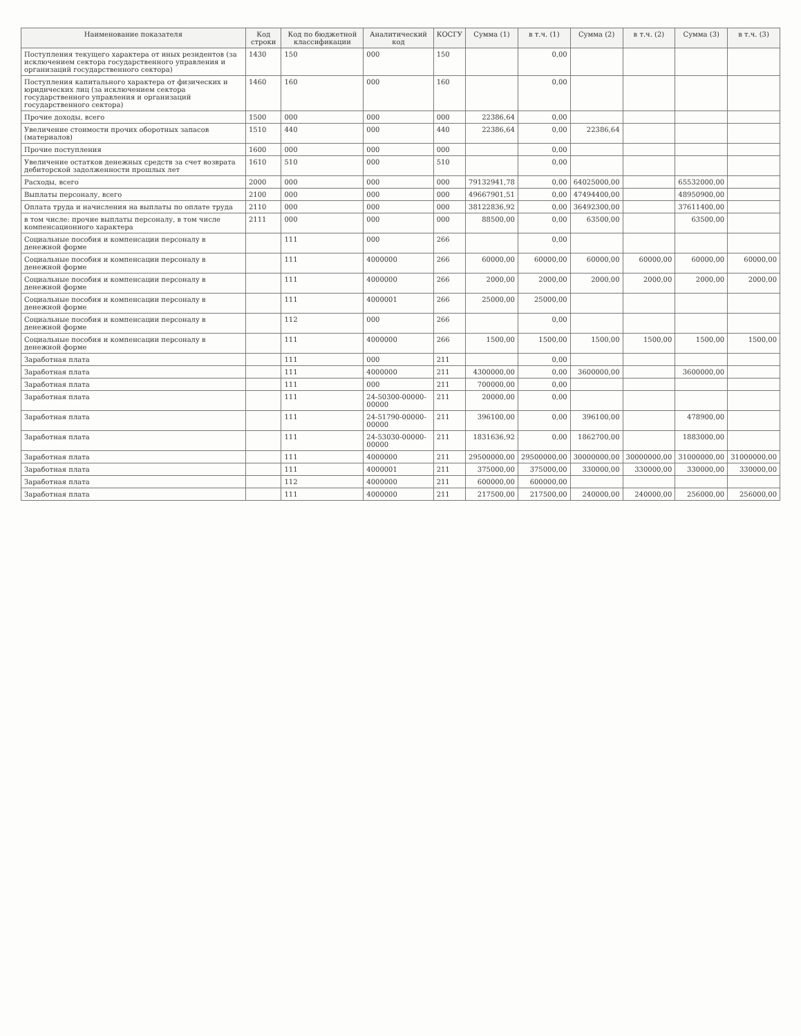| Наименование показателя | Код строки | Код по бюджетной классификации | Аналитический код | КОСГУ | Сумма (1) | в т.ч. (1) | Сумма (2) | в т.ч. (2) | Сумма (3) | в т.ч. (3) |
| --- | --- | --- | --- | --- | --- | --- | --- | --- | --- | --- |
| Поступления текущего характера от иных резидентов (за исключением сектора государственного управления и организаций государственного сектора) | 1430 | 150 | 000 | 150 | | 0,00 | | | | |
| Поступления капитального характера от физических и юридических лиц (за исключением сектора государственного управления и организаций государственного сектора) | 1460 | 160 | 000 | 160 | | 0,00 | | | | |
| Прочие доходы, всего | 1500 | 000 | 000 | 000 | 22386,64 | 0,00 | | | | |
| Увеличение стоимости прочих оборотных запасов (материалов) | 1510 | 440 | 000 | 440 | 22386,64 | 0,00 | 22386,64 | | | |
| Прочие поступления | 1600 | 000 | 000 | 000 | | 0,00 | | | | |
| Увеличение остатков денежных средств за счет возврата дебиторской задолженности прошлых лет | 1610 | 510 | 000 | 510 | | 0,00 | | | | |
| Расходы, всего | 2000 | 000 | 000 | 000 | 79132941,78 | 0,00 | 64025000,00 | | 65532000,00 | |
| Выплаты персоналу, всего | 2100 | 000 | 000 | 000 | 49667901,51 | 0,00 | 47494400,00 | | 48950900,00 | |
| Оплата труда и начисления на выплаты по оплате труда | 2110 | 000 | 000 | 000 | 38122836,92 | 0,00 | 36492300,00 | | 37611400,00 | |
| в том числе: прочие выплаты персоналу, в том числе компенсационного характера | 2111 | 000 | 000 | 000 | 88500,00 | 0,00 | 63500,00 | | 63500,00 | |
| Социальные пособия и компенсации персоналу в денежной форме | | 111 | 000 | 266 | | 0,00 | | | | |
| Социальные пособия и компенсации персоналу в денежной форме | | 111 | 4000000 | 266 | 60000,00 | 60000,00 | 60000,00 | 60000,00 | 60000,00 | 60000,00 |
| Социальные пособия и компенсации персоналу в денежной форме | | 111 | 4000000 | 266 | 2000,00 | 2000,00 | 2000,00 | 2000,00 | 2000,00 | 2000,00 |
| Социальные пособия и компенсации персоналу в денежной форме | | 111 | 4000001 | 266 | 25000,00 | 25000,00 | | | | |
| Социальные пособия и компенсации персоналу в денежной форме | | 112 | 000 | 266 | | 0,00 | | | | |
| Социальные пособия и компенсации персоналу в денежной форме | | 111 | 4000000 | 266 | 1500,00 | 1500,00 | 1500,00 | 1500,00 | 1500,00 | 1500,00 |
| Заработная плата | | 111 | 000 | 211 | | 0,00 | | | | |
| Заработная плата | | 111 | 4000000 | 211 | 4300000,00 | 0,00 | 3600000,00 | | 3600000,00 | |
| Заработная плата | | 111 | 000 | 211 | 700000,00 | 0,00 | | | | |
| Заработная плата | | 111 | 24-50300-00000-00000 | 211 | 20000,00 | 0,00 | | | | |
| Заработная плата | | 111 | 24-51790-00000-00000 | 211 | 396100,00 | 0,00 | 396100,00 | | 478900,00 | |
| Заработная плата | | 111 | 24-53030-00000-00000 | 211 | 1831636,92 | 0,00 | 1862700,00 | | 1883000,00 | |
| Заработная плата | | 111 | 4000000 | 211 | 29500000,00 | 29500000,00 | 30000000,00 | 30000000,00 | 31000000,00 | 31000000,00 |
| Заработная плата | | 111 | 4000001 | 211 | 375000,00 | 375000,00 | 330000,00 | 330000,00 | 330000,00 | 330000,00 |
| Заработная плата | | 112 | 4000000 | 211 | 600000,00 | 600000,00 | | | | |
| Заработная плата | | 111 | 4000000 | 211 | 217500,00 | 217500,00 | 240000,00 | 240000,00 | 256000,00 | 256000,00 |